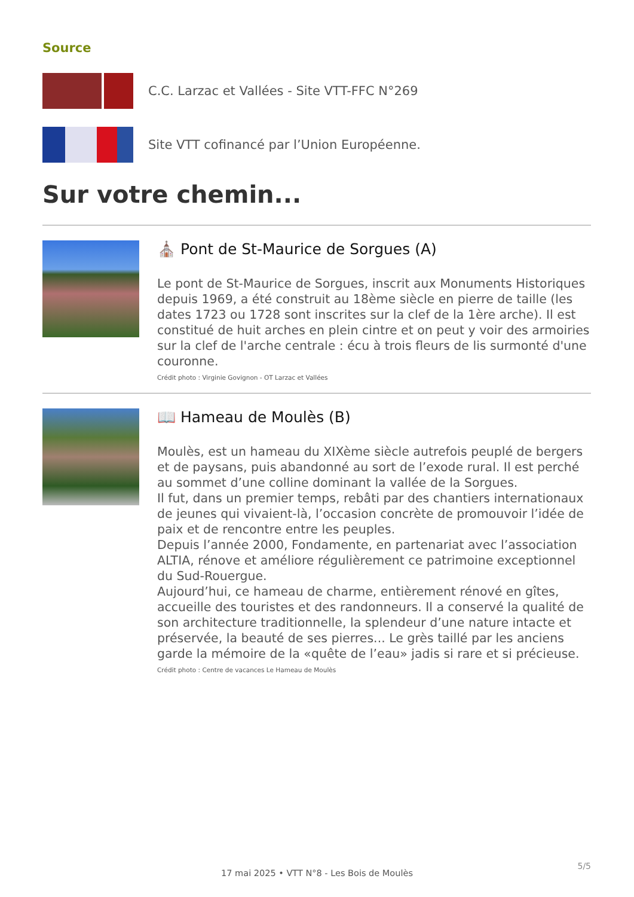Source
C.C. Larzac et Vallées - Site VTT-FFC N°269
Site VTT cofinancé par l’Union Européenne.
Sur votre chemin...
⛪ Pont de St-Maurice de Sorgues (A)
Le pont de St-Maurice de Sorgues, inscrit aux Monuments Historiques depuis 1969, a été construit au 18ème siècle en pierre de taille (les dates 1723 ou 1728 sont inscrites sur la clef de la 1ère arche). Il est constitué de huit arches en plein cintre et on peut y voir des armoiries sur la clef de l'arche centrale : écu à trois fleurs de lis surmonté d'une couronne.
Crédit photo : Virginie Govignon - OT Larzac et Vallées
📖 Hameau de Moulès (B)
Moulès, est un hameau du XIXème siècle autrefois peuplé de bergers et de paysans, puis abandonné au sort de l’exode rural. Il est perché au sommet d’une colline dominant la vallée de la Sorgues.
Il fut, dans un premier temps, rebâti par des chantiers internationaux de jeunes qui vivaient-là, l’occasion concrète de promouvoir l’idée de paix et de rencontre entre les peuples.
Depuis l’année 2000, Fondamente, en partenariat avec l’association ALTIA, rénove et améliore régulièrement ce patrimoine exceptionnel du Sud-Rouergue.
Aujourd’hui, ce hameau de charme, entièrement rénové en gîtes, accueille des touristes et des randonneurs. Il a conservé la qualité de son architecture traditionnelle, la splendeur d’une nature intacte et préservée, la beauté de ses pierres... Le grès taillé par les anciens garde la mémoire de la «quête de l’eau» jadis si rare et si précieuse.
Crédit photo : Centre de vacances Le Hameau de Moulès
5/5
17 mai 2025 • VTT N°8 - Les Bois de Moulès